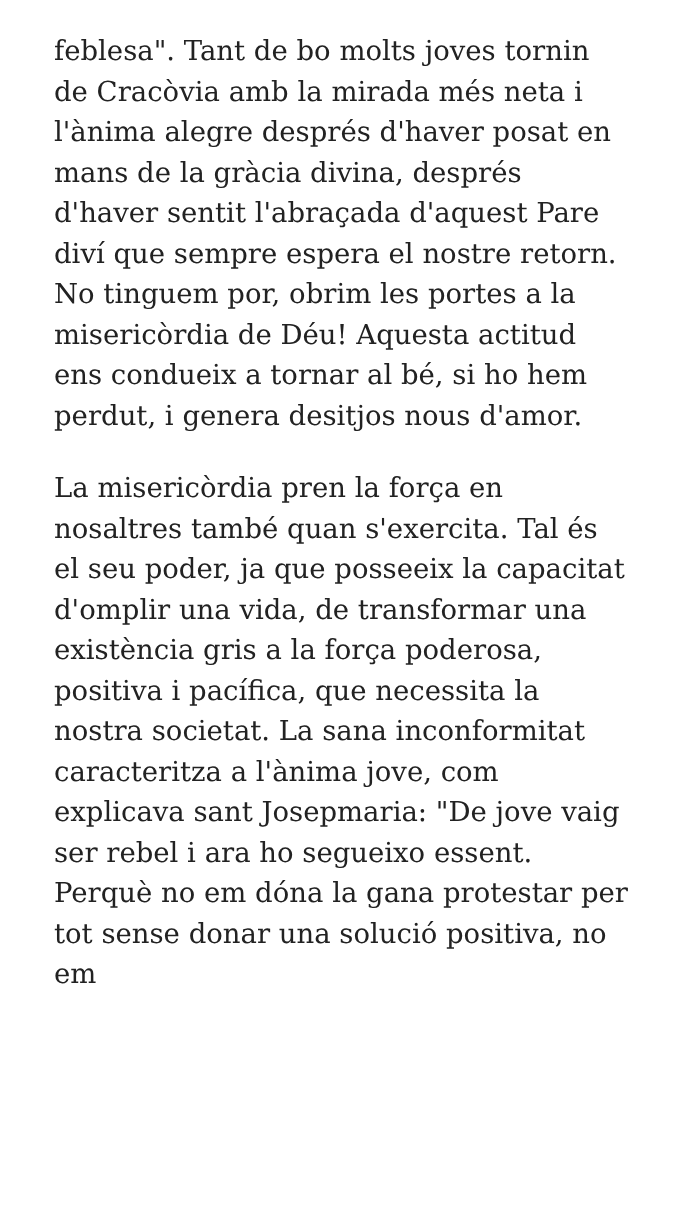feblesa". Tant de bo molts joves tornin de Cracòvia amb la mirada més neta i l'ànima alegre després d'haver posat en mans de la gràcia divina, després d'haver sentit l'abraçada d'aquest Pare diví que sempre espera el nostre retorn. No tinguem por, obrim les portes a la misericòrdia de Déu! Aquesta actitud ens condueix a tornar al bé, si ho hem perdut, i genera desitjos nous d'amor.
La misericòrdia pren la força en nosaltres també quan s'exercita. Tal és el seu poder, ja que posseeix la capacitat d'omplir una vida, de transformar una existència gris a la força poderosa, positiva i pacífica, que necessita la nostra societat. La sana inconformitat caracteritza a l'ànima jove, com explicava sant Josepmaria: "De jove vaig ser rebel i ara ho segueixo essent. Perquè no em dóna la gana protestar per tot sense donar una solució positiva, no em